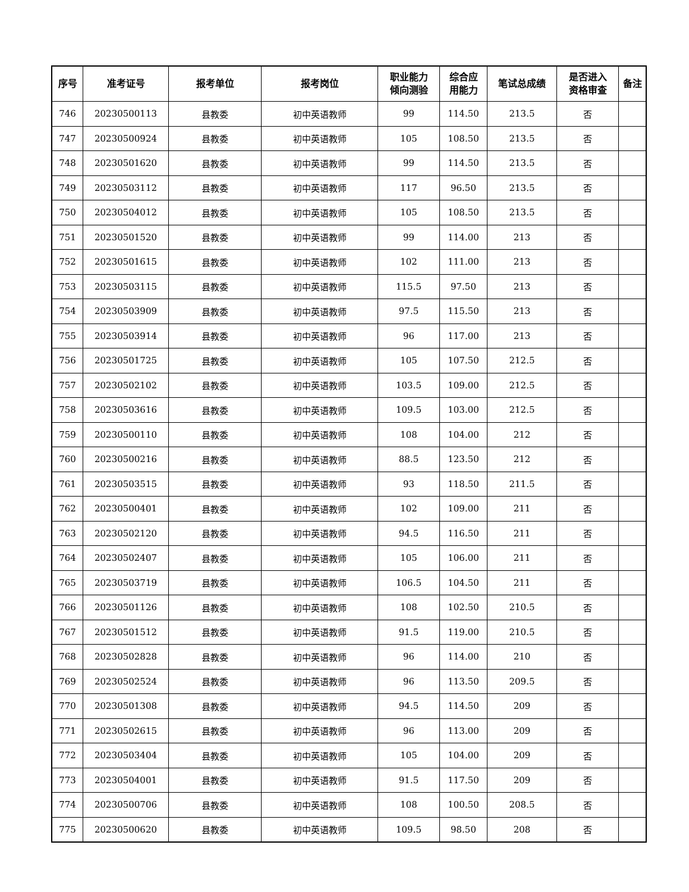| 序号 | 准考证号 | 报考单位 | 报考岗位 | 职业能力 倾向测验 | 综合应 用能力 | 笔试总成绩 | 是否进入 资格审查 | 备注 |
| --- | --- | --- | --- | --- | --- | --- | --- | --- |
| 746 | 20230500113 | 县教委 | 初中英语教师 | 99 | 114.50 | 213.5 | 否 | |
| 747 | 20230500924 | 县教委 | 初中英语教师 | 105 | 108.50 | 213.5 | 否 | |
| 748 | 20230501620 | 县教委 | 初中英语教师 | 99 | 114.50 | 213.5 | 否 | |
| 749 | 20230503112 | 县教委 | 初中英语教师 | 117 | 96.50 | 213.5 | 否 | |
| 750 | 20230504012 | 县教委 | 初中英语教师 | 105 | 108.50 | 213.5 | 否 | |
| 751 | 20230501520 | 县教委 | 初中英语教师 | 99 | 114.00 | 213 | 否 | |
| 752 | 20230501615 | 县教委 | 初中英语教师 | 102 | 111.00 | 213 | 否 | |
| 753 | 20230503115 | 县教委 | 初中英语教师 | 115.5 | 97.50 | 213 | 否 | |
| 754 | 20230503909 | 县教委 | 初中英语教师 | 97.5 | 115.50 | 213 | 否 | |
| 755 | 20230503914 | 县教委 | 初中英语教师 | 96 | 117.00 | 213 | 否 | |
| 756 | 20230501725 | 县教委 | 初中英语教师 | 105 | 107.50 | 212.5 | 否 | |
| 757 | 20230502102 | 县教委 | 初中英语教师 | 103.5 | 109.00 | 212.5 | 否 | |
| 758 | 20230503616 | 县教委 | 初中英语教师 | 109.5 | 103.00 | 212.5 | 否 | |
| 759 | 20230500110 | 县教委 | 初中英语教师 | 108 | 104.00 | 212 | 否 | |
| 760 | 20230500216 | 县教委 | 初中英语教师 | 88.5 | 123.50 | 212 | 否 | |
| 761 | 20230503515 | 县教委 | 初中英语教师 | 93 | 118.50 | 211.5 | 否 | |
| 762 | 20230500401 | 县教委 | 初中英语教师 | 102 | 109.00 | 211 | 否 | |
| 763 | 20230502120 | 县教委 | 初中英语教师 | 94.5 | 116.50 | 211 | 否 | |
| 764 | 20230502407 | 县教委 | 初中英语教师 | 105 | 106.00 | 211 | 否 | |
| 765 | 20230503719 | 县教委 | 初中英语教师 | 106.5 | 104.50 | 211 | 否 | |
| 766 | 20230501126 | 县教委 | 初中英语教师 | 108 | 102.50 | 210.5 | 否 | |
| 767 | 20230501512 | 县教委 | 初中英语教师 | 91.5 | 119.00 | 210.5 | 否 | |
| 768 | 20230502828 | 县教委 | 初中英语教师 | 96 | 114.00 | 210 | 否 | |
| 769 | 20230502524 | 县教委 | 初中英语教师 | 96 | 113.50 | 209.5 | 否 | |
| 770 | 20230501308 | 县教委 | 初中英语教师 | 94.5 | 114.50 | 209 | 否 | |
| 771 | 20230502615 | 县教委 | 初中英语教师 | 96 | 113.00 | 209 | 否 | |
| 772 | 20230503404 | 县教委 | 初中英语教师 | 105 | 104.00 | 209 | 否 | |
| 773 | 20230504001 | 县教委 | 初中英语教师 | 91.5 | 117.50 | 209 | 否 | |
| 774 | 20230500706 | 县教委 | 初中英语教师 | 108 | 100.50 | 208.5 | 否 | |
| 775 | 20230500620 | 县教委 | 初中英语教师 | 109.5 | 98.50 | 208 | 否 | |